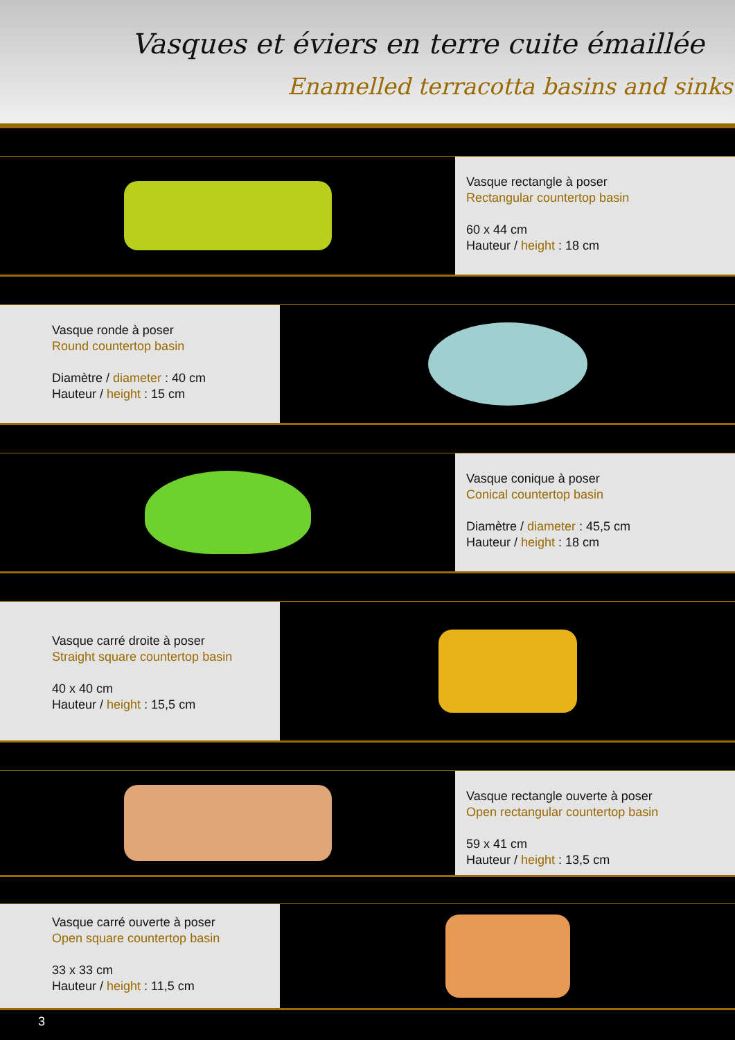Vasques et éviers en terre cuite émaillée
Enamelled terracotta basins and sinks
Vasque rectangle à poser
Rectangular countertop basin
60 x 44 cm
Hauteur / height : 18 cm
Vasque ronde à poser
Round countertop basin
Diamètre / diameter : 40 cm
Hauteur / height : 15 cm
Vasque conique à poser
Conical countertop basin
Diamètre / diameter : 45,5 cm
Hauteur / height : 18 cm
Vasque carré droite à poser
Straight square countertop basin
40 x 40 cm
Hauteur / height : 15,5 cm
Vasque rectangle ouverte à poser
Open rectangular countertop basin
59 x 41 cm
Hauteur / height : 13,5 cm
Vasque carré ouverte à poser
Open square countertop basin
33 x 33 cm
Hauteur / height : 11,5 cm
3